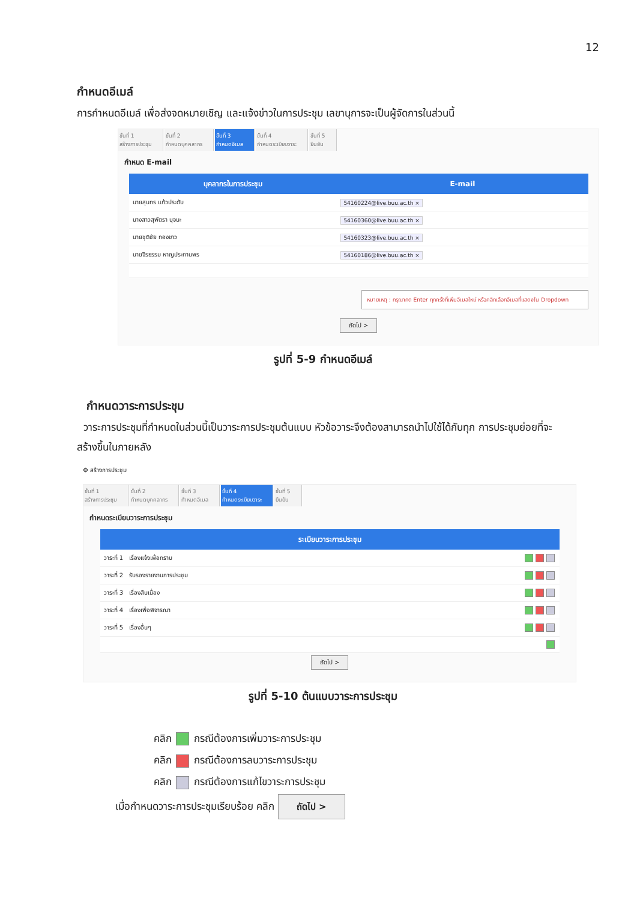12
กำหนดอีเมล์
การกำหนดอีเมล์ เพื่อส่งจดหมายเชิญ และแจ้งข่าวในการประชุม เลขานุการจะเป็นผู้จัดการในส่วนนี้
ขั้นที่ 1
สร้างการประชุม
ขั้นที่ 2
กำหนดบุคคลากร
ขั้นที่ 3
กำหนดอีเมล
ขั้นที่ 4
กำหนดระเบียบวาระ
ขั้นที่ 5
ยืนยัน
กำหนด E-mail
| บุคลากรในการประชุม | E-mail |
| --- | --- |
| นายสุนทร แก้วประดับ | 54160224@live.buu.ac.th × |
| นางสาวสุพัตรา บุจนะ | 54160360@live.buu.ac.th × |
| นายชุติชัย ทองขาว | 54160323@live.buu.ac.th × |
| นายจิรธรรม หาญประทานพร | 54160186@live.buu.ac.th × |
หมายเหตุ : กรุณากด Enter ทุกครั้งที่เพิ่มอีเมลใหม่ หรือคลิกเลือกอีเมลที่แสดงใน Dropdown
ถัดไป >
รูปที่ 5-9 กำหนดอีเมล์
กำหนดวาระการประชุม
วาระการประชุมที่กำหนดในส่วนนี้เป็นวาระการประชุมต้นแบบ หัวข้อวาระจึงต้องสามารถนำไปใช้ได้กับทุก การประชุมย่อยที่จะสร้างขึ้นในภายหลัง
⚙ สร้างการประชุม
ขั้นที่ 1
สร้างการประชุม
ขั้นที่ 2
กำหนดบุคคลากร
ขั้นที่ 3
กำหนดอีเมล
ขั้นที่ 4
กำหนดระเบียบวาระ
ขั้นที่ 5
ยืนยัน
กำหนดระเบียบวาระการประชุม
| ระเบียบวาระการประชุม | |
| --- | --- |
| วาระที่ 1 เรื่องแจ้งเพื่อทราบ | |
| วาระที่ 2 รับรองรายงานการประชุม | |
| วาระที่ 3 เรื่องสืบเนื่อง | |
| วาระที่ 4 เรื่องเพื่อพิจารณา | |
| วาระที่ 5 เรื่องอื่นๆ | |
ถัดไป >
รูปที่ 5-10 ต้นแบบวาระการประชุม
คลิก กรณีต้องการเพิ่มวาระการประชุม
คลิก กรณีต้องการลบวาระการประชุม
คลิก กรณีต้องการแก้ไขวาระการประชุม
เมื่อกำหนดวาระการประชุมเรียบร้อย คลิก ถัดไป >